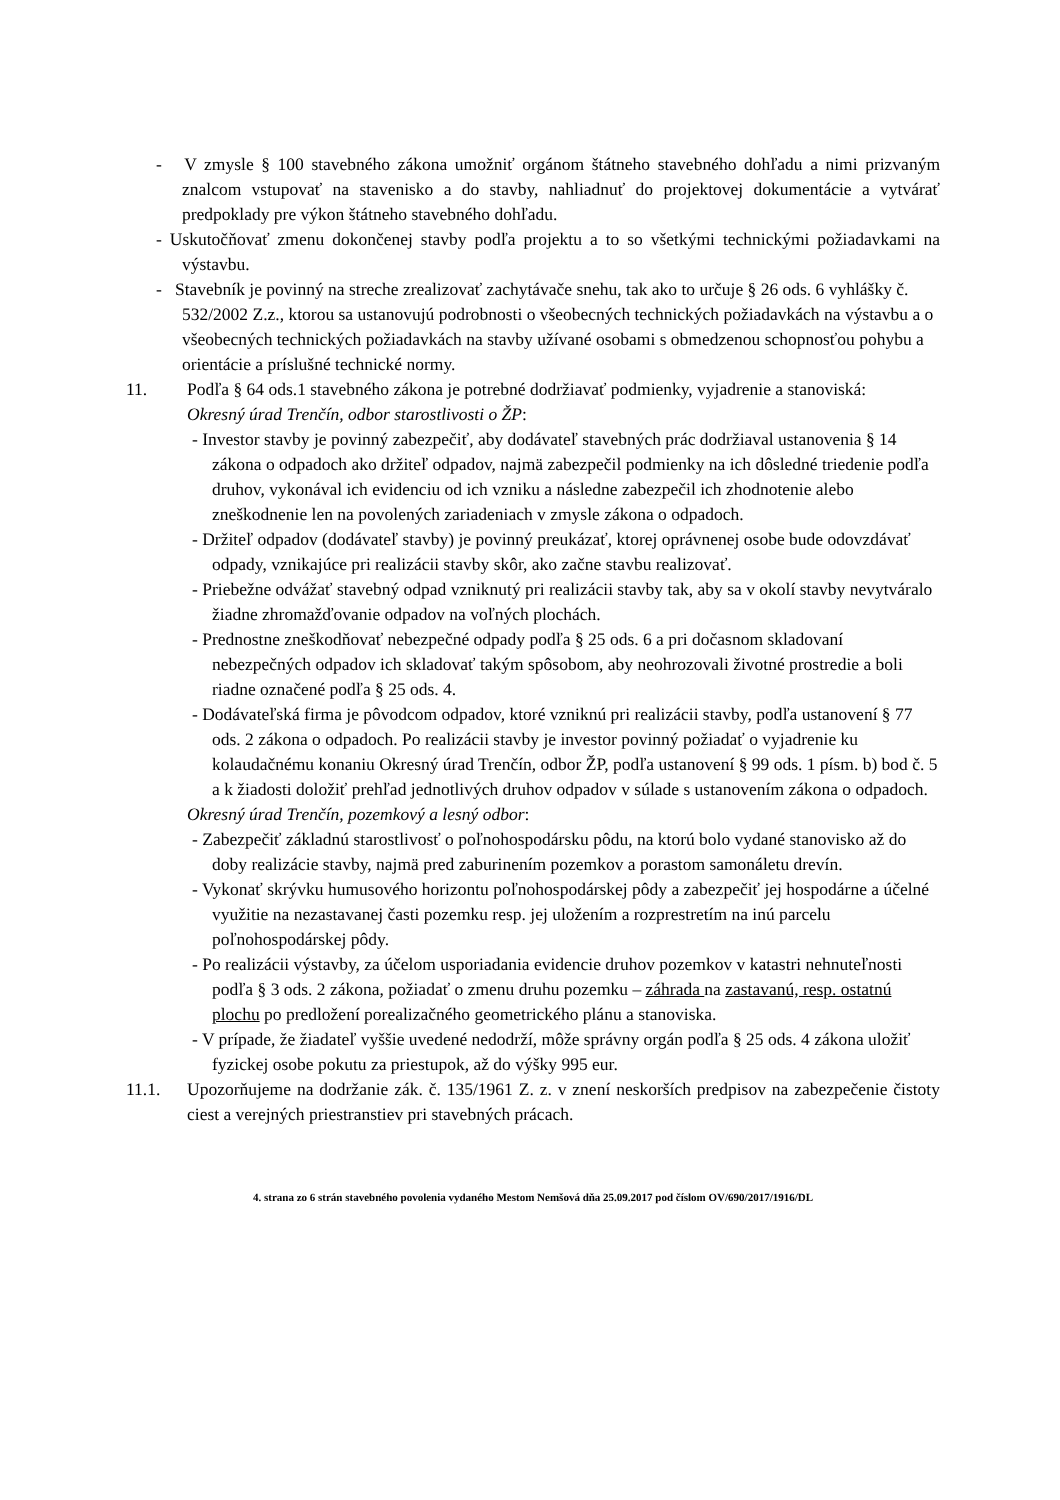- V zmysle § 100 stavebného zákona umožniť orgánom štátneho stavebného dohľadu a nimi prizvaným znalcom vstupovať na stavenisko a do stavby, nahliadnuť do projektovej dokumentácie a vytvárať predpoklady pre výkon štátneho stavebného dohľadu.
- Uskutočňovať zmenu dokončenej stavby podľa projektu a to so všetkými technickými požiadavkami na výstavbu.
- Stavebník je povinný na streche zrealizovať zachytávače snehu, tak ako to určuje § 26 ods. 6 vyhlášky č. 532/2002 Z.z., ktorou sa ustanovujú podrobnosti o všeobecných technických požiadavkách na výstavbu a o všeobecných technických požiadavkách na stavby užívané osobami s obmedzenou schopnosťou pohybu a orientácie a príslušné technické normy.
11. Podľa § 64 ods.1 stavebného zákona je potrebné dodržiavať podmienky, vyjadrenie a stanoviská:
Okresný úrad Trenčín, odbor starostlivosti o ŽP:
- Investor stavby je povinný zabezpečiť, aby dodávateľ stavebných prác dodržiaval ustanovenia § 14 zákona o odpadoch ako držiteľ odpadov, najmä zabezpečil podmienky na ich dôsledné triedenie podľa druhov, vykonával ich evidenciu od ich vzniku a následne zabezpečil ich zhodnotenie alebo zneškodnenie len na povolených zariadeniach v zmysle zákona o odpadoch.
- Držiteľ odpadov (dodávateľ stavby) je povinný preukázať, ktorej oprávnenej osobe bude odovzdávať odpady, vznikajúce pri realizácii stavby skôr, ako začne stavbu realizovať.
- Priebežne odvážať stavebný odpad vzniknutý pri realizácii stavby tak, aby sa v okolí stavby nevytváralo žiadne zhromažďovanie odpadov na voľných plochách.
- Prednostne zneškodňovať nebezpečné odpady podľa § 25 ods. 6 a pri dočasnom skladovaní nebezpečných odpadov ich skladovať takým spôsobom, aby neohrozovali životné prostredie a boli riadne označené podľa § 25 ods. 4.
- Dodávateľská firma je pôvodcom odpadov, ktoré vzniknú pri realizácii stavby, podľa ustanovení § 77 ods. 2 zákona o odpadoch. Po realizácii stavby je investor povinný požiadať o vyjadrenie ku kolaudačnému konaniu Okresný úrad Trenčín, odbor ŽP, podľa ustanovení § 99 ods. 1 písm. b) bod č. 5 a k žiadosti doložiť prehľad jednotlivých druhov odpadov v súlade s ustanovením zákona o odpadoch.
Okresný úrad Trenčín, pozemkový a lesný odbor:
- Zabezpečiť základnú starostlivosť o poľnohospodársku pôdu, na ktorú bolo vydané stanovisko až do doby realizácie stavby, najmä pred zaburinením pozemkov a porastom samonáletu drevín.
- Vykonať skrývku humusového horizontu poľnohospodárskej pôdy a zabezpečiť jej hospodárne a účelné využitie na nezastavanej časti pozemku resp. jej uložením a rozprestretím na inú parcelu poľnohospodárskej pôdy.
- Po realizácii výstavby, za účelom usporiadania evidencie druhov pozemkov v katastri nehnuteľnosti podľa § 3 ods. 2 zákona, požiadať o zmenu druhu pozemku – záhrada na zastavanú, resp. ostatnú plochu po predložení porealizačného geometrického plánu a stanoviska.
- V prípade, že žiadateľ vyššie uvedené nedodrží, môže správny orgán podľa § 25 ods. 4 zákona uložiť fyzickej osobe pokutu za priestupok, až do výšky 995 eur.
11.1. Upozorňujeme na dodržanie zák. č. 135/1961 Z. z. v znení neskorších predpisov na zabezpečenie čistoty ciest a verejných priestranstiev pri stavebných prácach.
4. strana zo 6 strán stavebného povolenia vydaného Mestom Nemšová dňa 25.09.2017 pod číslom OV/690/2017/1916/DL